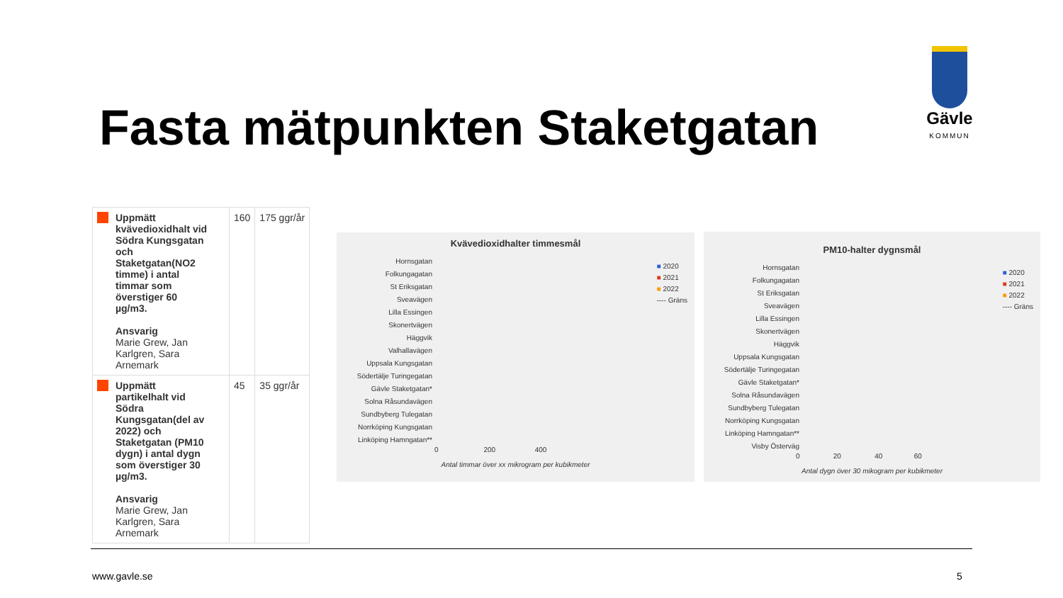Fasta mätpunkten Staketgatan
Gävle
KOMMUN
| Uppmätt kvävedioxidhalt vid Södra Kungsgatan och Staketgatan(NO2 timme) i antal timmar som överstiger 60 µg/m3. Ansvarig Marie Grew, Jan Karlgren, Sara Arnemark | 160 | 175 ggr/år |
| Uppmätt partikelhalt vid Södra Kungsgatan(del av 2022) och Staketgatan (PM10 dygn) i antal dygn som överstiger 30 µg/m3. Ansvarig Marie Grew, Jan Karlgren, Sara Arnemark | 45 | 35 ggr/år |
Kvävedioxidhalter timmesmål
Hornsgatan
Folkungagatan
St Eriksgatan
Sveavägen
Lilla Essingen
Skonertvägen
Häggvik
Valhallavägen
Uppsala Kungsgatan
Södertälje Turingegatan
Gävle Staketgatan*
Solna Råsundavägen
Sundbyberg Tulegatan
Norrköping Kungsgatan
Linköping Hamngatan**
0 200 400
Antal timmar över xx mikrogram per kubikmeter
■ 2020
■ 2021
■ 2022
---- Gräns
PM10-halter dygnsmål
Hornsgatan
Folkungagatan
St Eriksgatan
Sveavägen
Lilla Essingen
Skonertvägen
Häggvik
Uppsala Kungsgatan
Södertälje Turingegatan
Gävle Staketgatan*
Solna Råsundavägen
Sundbyberg Tulegatan
Norrköping Kungsgatan
Linköping Hamngatan**
Visby Österväg
0 20 40 60
Antal dygn över 30 mikogram per kubikmeter
■ 2020
■ 2021
■ 2022
---- Gräns
www.gavle.se 5